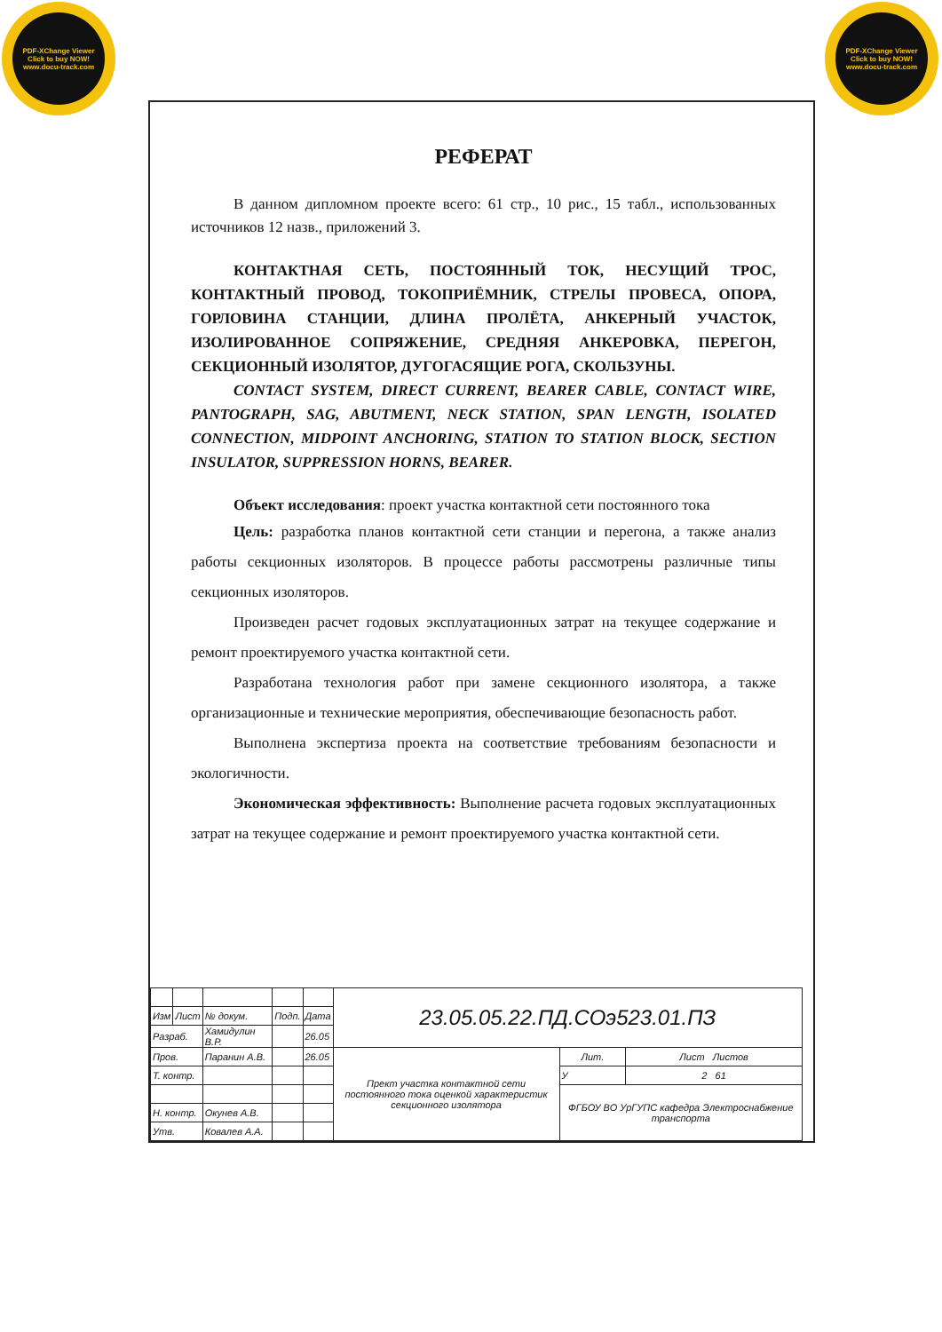PDF-XChange Viewer
Click to buy NOW!
www.docu-track.com
PDF-XChange Viewer
Click to buy NOW!
www.docu-track.com
РЕФЕРАТ
В данном дипломном проекте всего: 61 стр., 10 рис., 15 табл., использованных источников 12 назв., приложений 3.
КОНТАКТНАЯ СЕТЬ, ПОСТОЯННЫЙ ТОК, НЕСУЩИЙ ТРОС, КОНТАКТНЫЙ ПРОВОД, ТОКОПРИЁМНИК, СТРЕЛЫ ПРОВЕСА, ОПОРА, ГОРЛОВИНА СТАНЦИИ, ДЛИНА ПРОЛЁТА, АНКЕРНЫЙ УЧАСТОК, ИЗОЛИРОВАННОЕ СОПРЯЖЕНИЕ, СРЕДНЯЯ АНКЕРОВКА, ПЕРЕГОН, СЕКЦИОННЫЙ ИЗОЛЯТОР, ДУГОГАСЯЩИЕ РОГА, СКОЛЬЗУНЫ.
CONTACT SYSTEM, DIRECT CURRENT, BEARER CABLE, CONTACT WIRE, PANTOGRAPH, SAG, ABUTMENT, NECK STATION, SPAN LENGTH, ISOLATED CONNECTION, MIDPOINT ANCHORING, STATION TO STATION BLOCK, SECTION INSULATOR, SUPPRESSION HORNS, BEARER.
Объект исследования: проект участка контактной сети постоянного тока
Цель: разработка планов контактной сети станции и перегона, а также анализ работы секционных изоляторов. В процессе работы рассмотрены различные типы секционных изоляторов.
Произведен расчет годовых эксплуатационных затрат на текущее содержание и ремонт проектируемого участка контактной сети.
Разработана технология работ при замене секционного изолятора, а также организационные и технические мероприятия, обеспечивающие безопасность работ.
Выполнена экспертиза проекта на соответствие требованиям безопасности и экологичности.
Экономическая эффективность: Выполнение расчета годовых эксплуатационных затрат на текущее содержание и ремонт проектируемого участка контактной сети.
| | | | | | 23.05.05.22.ПД.СОэ523.01.ПЗ | | |
| Изм | Лист | № докум. | Подп. | Дата | | | |
| Разраб. | | Хамидулин В.Р. | | 26.05 | | | |
| Пров. | | Паранин А.В. | | 26.05 | Прект участка контактной сети постоянного тока оценкой характеристик секционного изолятора | Лит. | Лист Листов |
| Т. контр. | | | | | | У | 2 61 |
| | | | | | | ФГБОУ ВО УрГУПС кафедра Электроснабжение транспорта | |
| Н. контр. | | Окунев А.В. | | | | | |
| Утв. | | Ковалев А.А. | | | | | |